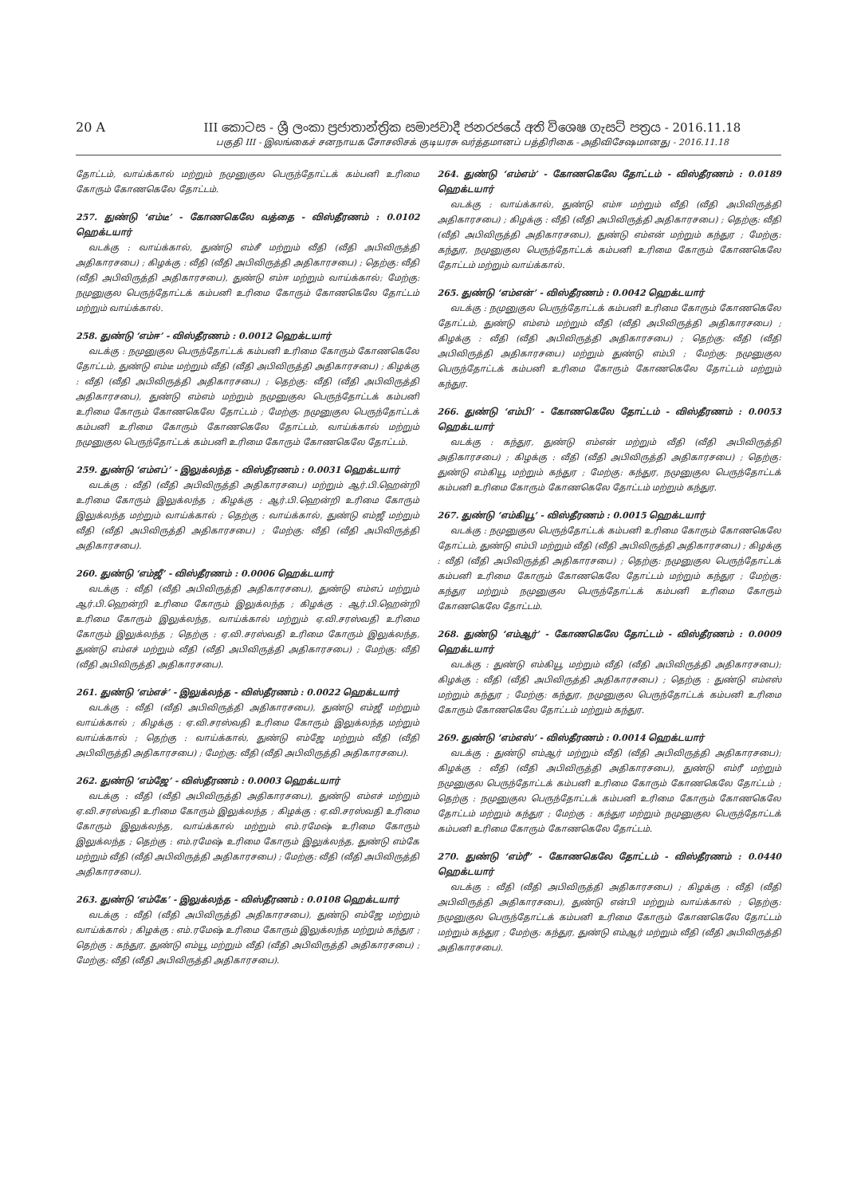20 A III කොටස - ශ්‍රී ලංකා ප්‍රජාතාන්ත්‍රික සමාජවාදී ජනරජයේ අති විශෙෂ ගැසට් පත්‍රය - 2016.11.18
பகுதி III - இலங்கைச் சனநாயக சோசலிசக் குடியரசு வர்த்தமானப் பத்திரிகை - அதிவிசேஷமானது - 2016.11.18
தோட்டம், வாய்க்கால் மற்றும் நமுனுகுல பெருந்தோட்டக் கம்பனி உரிமை கோரும் கோணகெலே தோட்டம்.
257. துண்டு ‘எம்டீ’ - கோணகெலே வத்தை - விஸ்தீரணம் : 0.0102 ஹெக்டயார்
வடக்கு : வாய்க்கால், துண்டு எம்சீ மற்றும் வீதி (வீதி அபிவிருத்தி அதிகாரசபை) ; கிழக்கு : வீதி (வீதி அபிவிருத்தி அதிகாரசபை) ; தெற்கு: வீதி (வீதி அபிவிருத்தி அதிகாரசபை), துண்டு எம்ஈ மற்றும் வாய்க்கால்; மேற்கு: நமுனுகுல பெருந்தோட்டக் கம்பனி உரிமை கோரும் கோணகெலே தோட்டம் மற்றும் வாய்க்கால்.
258. துண்டு ‘எம்ஈ’ - விஸ்தீரணம் : 0.0012 ஹெக்டயார்
வடக்கு : நமுனுகுல பெருந்தோட்டக் கம்பனி உரிமை கோரும் கோணகெலே தோட்டம், துண்டு எம்டீ மற்றும் வீதி (வீதி அபிவிருத்தி அதிகாரசபை) ; கிழக்கு : வீதி (வீதி அபிவிருத்தி அதிகாரசபை) ; தெற்கு: வீதி (வீதி அபிவிருத்தி அதிகாரசபை), துண்டு எம்எம் மற்றும் நமுனுகுல பெருந்தோட்டக் கம்பனி உரிமை கோரும் கோணகெலே தோட்டம் ; மேற்கு: நமுனுகுல பெருந்தோட்டக் கம்பனி உரிமை கோரும் கோணகெலே தோட்டம், வாய்க்கால் மற்றும் நமுனுகுல பெருந்தோட்டக் கம்பனி உரிமை கோரும் கோணகெலே தோட்டம்.
259. துண்டு ‘எம்எப்’ - இலுக்லந்த - விஸ்தீரணம் : 0.0031 ஹெக்டயார்
வடக்கு : வீதி (வீதி அபிவிருத்தி அதிகாரசபை) மற்றும் ஆர்.பி.ஹென்றி உரிமை கோரும் இலுக்லந்த ; கிழக்கு : ஆர்.பி.ஹென்றி உரிமை கோரும் இலுக்லந்த மற்றும் வாய்க்கால் ; தெற்கு : வாய்க்கால், துண்டு எம்ஜீ மற்றும் வீதி (வீதி அபிவிருத்தி அதிகாரசபை) ; மேற்கு: வீதி (வீதி அபிவிருத்தி அதிகாரசபை).
260. துண்டு ‘எம்ஜீ’ - விஸ்தீரணம் : 0.0006 ஹெக்டயார்
வடக்கு : வீதி (வீதி அபிவிருத்தி அதிகாரசபை), துண்டு எம்எப் மற்றும் ஆர்.பி.ஹென்றி உரிமை கோரும் இலுக்லந்த ; கிழக்கு : ஆர்.பி.ஹென்றி உரிமை கோரும் இலுக்லந்த, வாய்க்கால் மற்றும் ஏ.வி.சரஸ்வதி உரிமை கோரும் இலுக்லந்த ; தெற்கு : ஏ.வி.சரஸ்வதி உரிமை கோரும் இலுக்லந்த, துண்டு எம்எச் மற்றும் வீதி (வீதி அபிவிருத்தி அதிகாரசபை) ; மேற்கு: வீதி (வீதி அபிவிருத்தி அதிகாரசபை).
261. துண்டு ‘எம்எச்’ - இலுக்லந்த - விஸ்தீரணம் : 0.0022 ஹெக்டயார்
வடக்கு : வீதி (வீதி அபிவிருத்தி அதிகாரசபை), துண்டு எம்ஜீ மற்றும் வாய்க்கால் ; கிழக்கு : ஏ.வி.சரஸ்வதி உரிமை கோரும் இலுக்லந்த மற்றும் வாய்க்கால் ; தெற்கு : வாய்க்கால், துண்டு எம்ஜே மற்றும் வீதி (வீதி அபிவிருத்தி அதிகாரசபை) ; மேற்கு: வீதி (வீதி அபிவிருத்தி அதிகாரசபை).
262. துண்டு ‘எம்ஜே’ - விஸ்தீரணம் : 0.0003 ஹெக்டயார்
வடக்கு : வீதி (வீதி அபிவிருத்தி அதிகாரசபை), துண்டு எம்எச் மற்றும் ஏ.வி.சரஸ்வதி உரிமை கோரும் இலுக்லந்த ; கிழக்கு : ஏ.வி.சரஸ்வதி உரிமை கோரும் இலுக்லந்த, வாய்க்கால் மற்றும் எம்.ரமேஷ் உரிமை கோரும் இலுக்லந்த ; தெற்கு : எம்.ரமேஷ் உரிமை கோரும் இலுக்லந்த, துண்டு எம்கே மற்றும் வீதி (வீதி அபிவிருத்தி அதிகாரசபை) ; மேற்கு: வீதி (வீதி அபிவிருத்தி அதிகாரசபை).
263. துண்டு ‘எம்கே’ - இலுக்லந்த - விஸ்தீரணம் : 0.0108 ஹெக்டயார்
வடக்கு : வீதி (வீதி அபிவிருத்தி அதிகாரசபை), துண்டு எம்ஜே மற்றும் வாய்க்கால் ; கிழக்கு : எம்.ரமேஷ் உரிமை கோரும் இலுக்லந்த மற்றும் கந்துர ; தெற்கு : கந்துர, துண்டு எம்யூ மற்றும் வீதி (வீதி அபிவிருத்தி அதிகாரசபை) ; மேற்கு: வீதி (வீதி அபிவிருத்தி அதிகாரசபை).
264. துண்டு ‘எம்எம்’ - கோணகெலே தோட்டம் - விஸ்தீரணம் : 0.0189 ஹெக்டயார்
வடக்கு : வாய்க்கால், துண்டு எம்ஈ மற்றும் வீதி (வீதி அபிவிருத்தி அதிகாரசபை) ; கிழக்கு : வீதி (வீதி அபிவிருத்தி அதிகாரசபை) ; தெற்கு: வீதி (வீதி அபிவிருத்தி அதிகாரசபை), துண்டு எம்என் மற்றும் கந்துர ; மேற்கு: கந்துர, நமுனுகுல பெருந்தோட்டக் கம்பனி உரிமை கோரும் கோணகெலே தோட்டம் மற்றும் வாய்க்கால்.
265. துண்டு ‘எம்என்’ - விஸ்தீரணம் : 0.0042 ஹெக்டயார்
வடக்கு : நமுனுகுல பெருந்தோட்டக் கம்பனி உரிமை கோரும் கோணகெலே தோட்டம், துண்டு எம்எம் மற்றும் வீதி (வீதி அபிவிருத்தி அதிகாரசபை) ; கிழக்கு : வீதி (வீதி அபிவிருத்தி அதிகாரசபை) ; தெற்கு: வீதி (வீதி அபிவிருத்தி அதிகாரசபை) மற்றும் துண்டு எம்பி ; மேற்கு: நமுனுகுல பெருந்தோட்டக் கம்பனி உரிமை கோரும் கோணகெலே தோட்டம் மற்றும் கந்துர.
266. துண்டு ‘எம்பி’ - கோணகெலே தோட்டம் - விஸ்தீரணம் : 0.0053 ஹெக்டயார்
வடக்கு : கந்துர, துண்டு எம்என் மற்றும் வீதி (வீதி அபிவிருத்தி அதிகாரசபை) ; கிழக்கு : வீதி (வீதி அபிவிருத்தி அதிகாரசபை) ; தெற்கு: துண்டு எம்கியூ மற்றும் கந்துர ; மேற்கு: கந்துர, நமுனுகுல பெருந்தோட்டக் கம்பனி உரிமை கோரும் கோணகெலே தோட்டம் மற்றும் கந்துர.
267. துண்டு ‘எம்கியூ’ - விஸ்தீரணம் : 0.0015 ஹெக்டயார்
வடக்கு : நமுனுகுல பெருந்தோட்டக் கம்பனி உரிமை கோரும் கோணகெலே தோட்டம், துண்டு எம்பி மற்றும் வீதி (வீதி அபிவிருத்தி அதிகாரசபை) ; கிழக்கு : வீதி (வீதி அபிவிருத்தி அதிகாரசபை) ; தெற்கு: நமுனுகுல பெருந்தோட்டக் கம்பனி உரிமை கோரும் கோணகெலே தோட்டம் மற்றும் கந்துர ; மேற்கு: கந்துர மற்றும் நமுனுகுல பெருந்தோட்டக் கம்பனி உரிமை கோரும் கோணகெலே தோட்டம்.
268. துண்டு ‘எம்ஆர்’ - கோணகெலே தோட்டம் - விஸ்தீரணம் : 0.0009 ஹெக்டயார்
வடக்கு : துண்டு எம்கியூ மற்றும் வீதி (வீதி அபிவிருத்தி அதிகாரசபை); கிழக்கு : வீதி (வீதி அபிவிருத்தி அதிகாரசபை) ; தெற்கு : துண்டு எம்எஸ் மற்றும் கந்துர ; மேற்கு: கந்துர, நமுனுகுல பெருந்தோட்டக் கம்பனி உரிமை கோரும் கோணகெலே தோட்டம் மற்றும் கந்துர.
269. துண்டு ‘எம்எஸ்’ - விஸ்தீரணம் : 0.0014 ஹெக்டயார்
வடக்கு : துண்டு எம்ஆர் மற்றும் வீதி (வீதி அபிவிருத்தி அதிகாரசபை); கிழக்கு : வீதி (வீதி அபிவிருத்தி அதிகாரசபை), துண்டு எம்ரீ மற்றும் நமுனுகுல பெருந்தோட்டக் கம்பனி உரிமை கோரும் கோணகெலே தோட்டம் ; தெற்கு : நமுனுகுல பெருந்தோட்டக் கம்பனி உரிமை கோரும் கோணகெலே தோட்டம் மற்றும் கந்துர ; மேற்கு : கந்துர மற்றும் நமுனுகுல பெருந்தோட்டக் கம்பனி உரிமை கோரும் கோணகெலே தோட்டம்.
270. துண்டு ‘எம்ரீ’ - கோணகெலே தோட்டம் - விஸ்தீரணம் : 0.0440 ஹெக்டயார்
வடக்கு : வீதி (வீதி அபிவிருத்தி அதிகாரசபை) ; கிழக்கு : வீதி (வீதி அபிவிருத்தி அதிகாரசபை), துண்டு என்பி மற்றும் வாய்க்கால் ; தெற்கு: நமுனுகுல பெருந்தோட்டக் கம்பனி உரிமை கோரும் கோணகெலே தோட்டம் மற்றும் கந்துர ; மேற்கு: கந்துர, துண்டு எம்ஆர் மற்றும் வீதி (வீதி அபிவிருத்தி அதிகாரசபை).